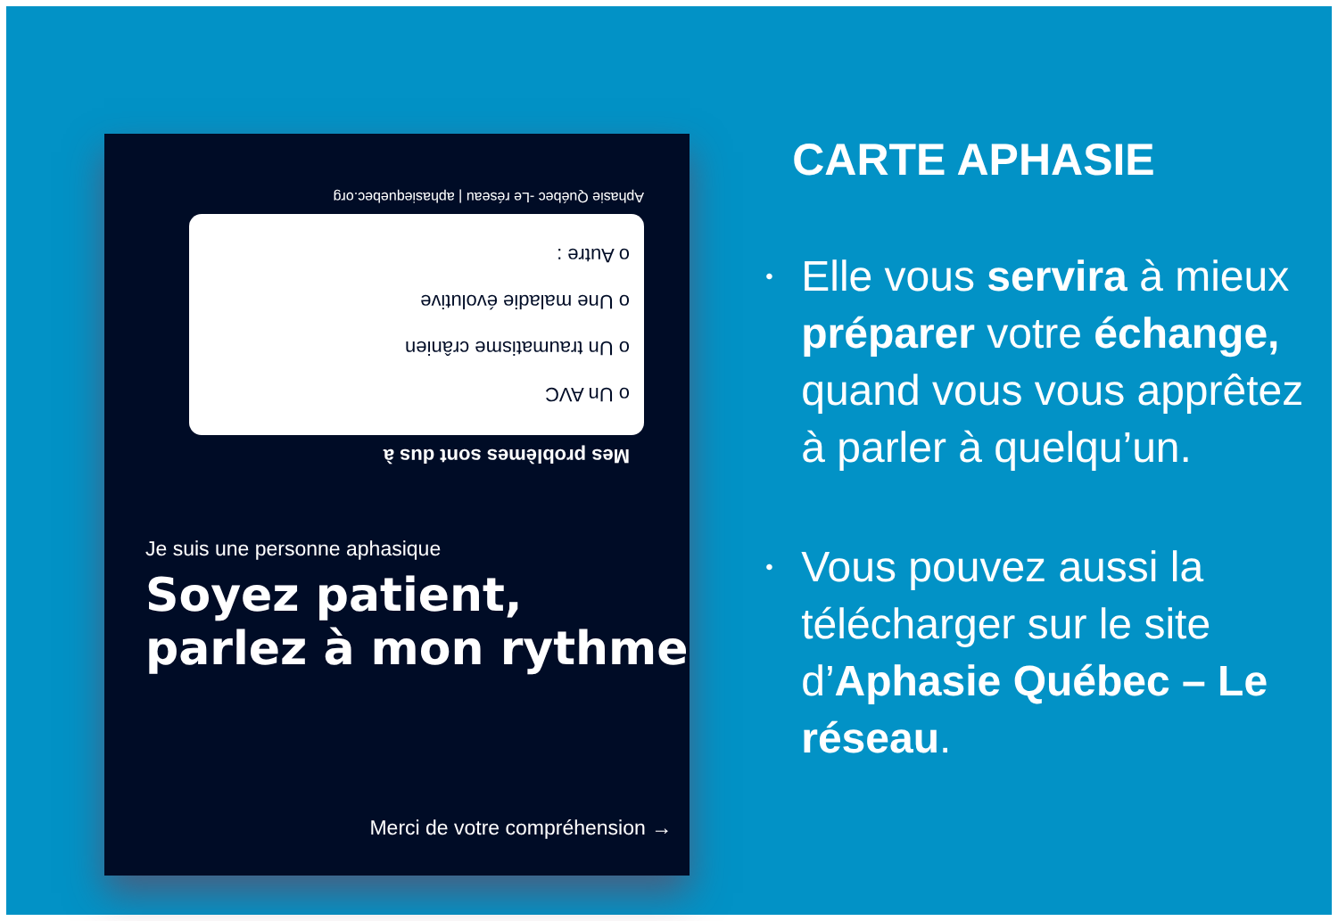Mes problèmes sont dus à
o Un AVC
o Un traumatisme crânien
o Une maladie évolutive
o Autre :
Aphasie Québec -Le réseau | aphasiequebec.org
Je suis une personne aphasique
Soyez patient, parlez à mon rythme
Merci de votre compréhension →
CARTE APHASIE
• Elle vous servira à mieux préparer votre échange, quand vous vous apprêtez à parler à quelqu’un.
• Vous pouvez aussi la télécharger sur le site d’Aphasie Québec – Le réseau.